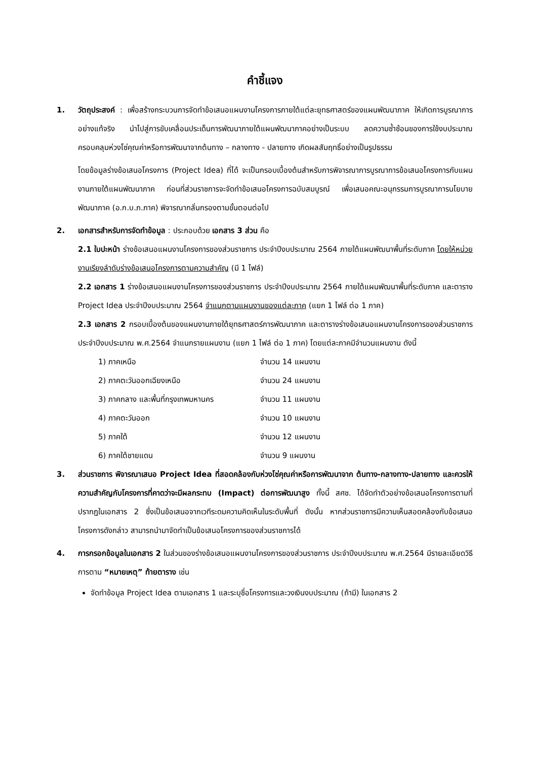คำชี้แจง
1. วัตถุประสงค์ : เพื่อสร้างกระบวนการจัดทำข้อเสนอแผนงานโครงการภายใต้แต่ละยุทธศาสตร์ของแผนพัฒนาภาค ให้เกิดการบูรณาการอย่างแท้จริง นำไปสู่การขับเคลื่อนประเด็นการพัฒนาภายใต้แผนพัฒนาภาคอย่างเป็นระบบ ลดความซ้ำซ้อนของการใช้งบประมาณ ครอบคลุมห่วงโซ่คุณค่าหรือการพัฒนาจากต้นทาง – กลางทาง - ปลายทาง เกิดผลสัมฤทธิ์อย่างเป็นรูปธรรม
โดยข้อมูลร่างข้อเสนอโครงการ (Project Idea) ที่ได้ จะเป็นกรอบเบื้องต้นสำหรับการพิจารณาการบูรณาการข้อเสนอโครงการกับแผนงานภายใต้แผนพัฒนาภาค ก่อนที่ส่วนราชการจะจัดทำข้อเสนอโครงการฉบับสมบูรณ์ เพื่อเสนอคณะอนุกรรมการบูรณาการนโยบายพัฒนาภาค (อ.ก.บ.ภ.ภาค) พิจารณากลั่นกรองตามขั้นตอนต่อไป
2. เอกสารสำหรับการจัดทำข้อมูล : ประกอบด้วย เอกสาร 3 ส่วน คือ
2.1 ใบปะหน้า ร่างข้อเสนอแผนงานโครงการของส่วนราชการ ประจำปีงบประมาณ 2564 ภายใต้แผนพัฒนาพื้นที่ระดับภาค โดยให้หน่วยงานเรียงลำดับร่างข้อเสนอโครงการตามความสำคัญ (มี 1 ไฟล์)
2.2 เอกสาร 1 ร่างข้อเสนอแผนงานโครงการของส่วนราชการ ประจำปีงบประมาณ 2564 ภายใต้แผนพัฒนาพื้นที่ระดับภาค และตาราง Project Idea ประจำปีงบประมาณ 2564 จำแนกตามแผนงานของแต่ละภาค (แยก 1 ไฟล์ ต่อ 1 ภาค)
2.3 เอกสาร 2 กรอบเบื้องต้นของแผนงานภายใต้ยุทธศาสตร์การพัฒนาภาค และตารางร่างข้อเสนอแผนงานโครงการของส่วนราชการ ประจำปีงบประมาณ พ.ศ.2564 จำแนกรายแผนงาน (แยก 1 ไฟล์ ต่อ 1 ภาค) โดยแต่ละภาคมีจำนวนแผนงาน ดังนี้
| 1) ภาคเหนือ | จำนวน 14 แผนงาน |
| 2) ภาคตะวันออกเฉียงเหนือ | จำนวน 24 แผนงาน |
| 3) ภาคกลาง และพื้นที่กรุงเทพมหานคร | จำนวน 11 แผนงาน |
| 4) ภาคตะวันออก | จำนวน 10 แผนงาน |
| 5) ภาคใต้ | จำนวน 12 แผนงาน |
| 6) ภาคใต้ชายแดน | จำนวน 9 แผนงาน |
3. ส่วนราชการ พิจารณาเสนอ Project Idea ที่สอดคล้องกับห่วงโซ่คุณค่าหรือการพัฒนาจาก ต้นทาง-กลางทาง-ปลายทาง และควรให้ความสำคัญกับโครงการที่คาดว่าจะมีผลกระทบ (Impact) ต่อการพัฒนาสูง ทั้งนี้ สศช. ได้จัดทำตัวอย่างข้อเสนอโครงการตามที่ปรากฏในเอกสาร 2 ซึ่งเป็นข้อเสนอจากเวทีระดมความคิดเห็นในระดับพื้นที่ ดังนั้น หากส่วนราชการมีความเห็นสอดคล้องกับข้อเสนอโครงการดังกล่าว สามารถนำมาจัดทำเป็นข้อเสนอโครงการของส่วนราชการได้
4. การกรอกข้อมูลในเอกสาร 2 ในส่วนของร่างข้อเสนอแผนงานโครงการของส่วนราชการ ประจำปีงบประมาณ พ.ศ.2564 มีรายละเอียดวิธีการตาม “หมายเหตุ” ท้ายตาราง เช่น
จัดทำข้อมูล Project Idea ตามเอกสาร 1 และระบุชื่อโครงการและวงเงินงบประมาณ (ถ้ามี) ในเอกสาร 2